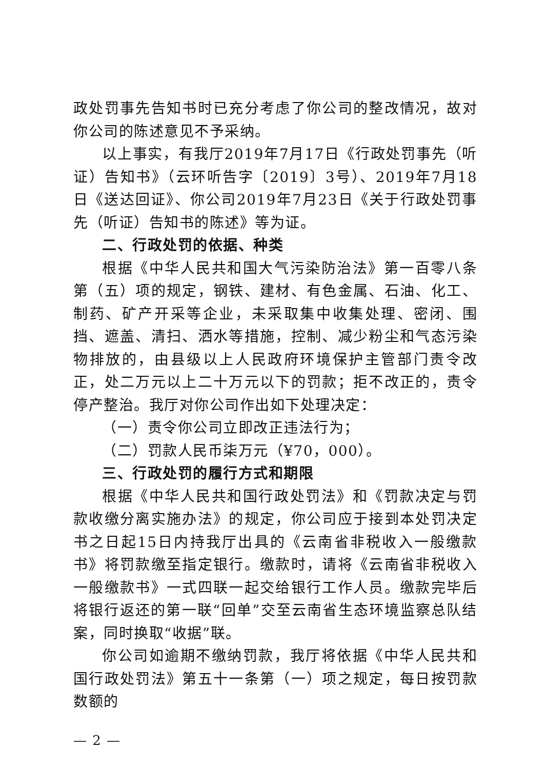政处罚事先告知书时已充分考虑了你公司的整改情况，故对你公司的陈述意见不予采纳。
以上事实，有我厅2019年7月17日《行政处罚事先（听证）告知书》（云环听告字〔2019〕3号）、2019年7月18日《送达回证》、你公司2019年7月23日《关于行政处罚事先（听证）告知书的陈述》等为证。
二、行政处罚的依据、种类
根据《中华人民共和国大气污染防治法》第一百零八条第（五）项的规定，钢铁、建材、有色金属、石油、化工、制药、矿产开采等企业，未采取集中收集处理、密闭、围挡、遮盖、清扫、洒水等措施，控制、减少粉尘和气态污染物排放的，由县级以上人民政府环境保护主管部门责令改正，处二万元以上二十万元以下的罚款；拒不改正的，责令停产整治。我厅对你公司作出如下处理决定：
（一）责令你公司立即改正违法行为；
（二）罚款人民币柒万元（¥70，000）。
三、行政处罚的履行方式和期限
根据《中华人民共和国行政处罚法》和《罚款决定与罚款收缴分离实施办法》的规定，你公司应于接到本处罚决定书之日起15日内持我厅出具的《云南省非税收入一般缴款书》将罚款缴至指定银行。缴款时，请将《云南省非税收入一般缴款书》一式四联一起交给银行工作人员。缴款完毕后将银行返还的第一联“回单”交至云南省生态环境监察总队结案，同时换取“收据”联。
你公司如逾期不缴纳罚款，我厅将依据《中华人民共和国行政处罚法》第五十一条第（一）项之规定，每日按罚款数额的
— 2 —